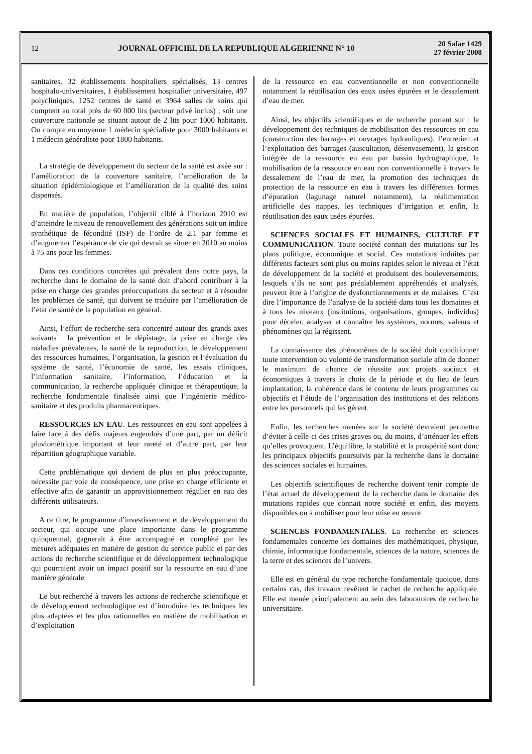12
JOURNAL OFFICIEL DE LA REPUBLIQUE ALGERIENNE N° 10
20 Safar 1429
27 février 2008
sanitaires, 32 établissements hospitaliers spécialisés, 13 centres hospitalo-universitaires, 1 établissement hospitalier universitaire, 497 polycliniques, 1252 centres de santé et 3964 salles de soins qui comptent au total près de 60 000 lits (secteur privé inclus) ; soit une couverture nationale se situant autour de 2 lits pour 1000 habitants. On compte en moyenne 1 médecin spécialiste pour 3000 habitants et 1 médecin généraliste pour 1800 habitants.
La stratégie de développement du secteur de la santé est axée sur : l’amélioration de la couverture sanitaire, l’amélioration de la situation épidémiologique et l’amélioration de la qualité des soins dispensés.
En matière de population, l’objectif ciblé à l’horizon 2010 est d’atteindre le niveau de renouvellement des générations soit un indice synthétique de fécondité (ISF) de l’ordre de 2.1 par femme et d’augmenter l’espérance de vie qui devrait se situer en 2010 au moins à 75 ans pour les femmes.
Dans ces conditions concrètes qui prévalent dans notre pays, la recherche dans le domaine de la santé doit d’abord contribuer à la prise en charge des grandes préoccupations du secteur et à résoudre les problèmes de santé, qui doivent se traduire par l’amélioration de l’état de santé de la population en général.
Ainsi, l’effort de recherche sera concentré autour des grands axes suivants : la prévention et le dépistage, la prise en charge des maladies prévalentes, la santé de la reproduction, le développement des ressources humaines, l’organisation, la gestion et l’évaluation du système de santé, l’économie de santé, les essais cliniques, l’information sanitaire, l’information, l’éducation et la communication, la recherche appliquée clinique et thérapeutique, la recherche fondamentale finalisée ainsi que l’ingénierie médico-sanitaire et des produits pharmaceutiques.
RESSOURCES EN EAU. Les ressources en eau sont appelées à faire face à des défis majeurs engendrés d’une part, par un déficit pluviométrique important et leur rareté et d’autre part, par leur répartition géographique variable.
Cette problématique qui devient de plus en plus préoccupante, nécessite par voie de conséquence, une prise en charge efficiente et effective afin de garantir un approvisionnement régulier en eau des différents utilisateurs.
A ce titre, le programme d’investissement et de développement du secteur, qui occupe une place importante dans le programme quinquennal, gagnerait à être accompagné et complété par les mesures adéquates en matière de gestion du service public et par des actions de recherche scientifique et de développement technologique qui pourraient avoir un impact positif sur la ressource en eau d’une manière générale.
Le but recherché à travers les actions de recherche scientifique et de développement technologique est d’introduire les techniques les plus adaptées et les plus rationnelles en matière de mobilisation et d’exploitation
de la ressource en eau conventionnelle et non conventionnelle notamment la réutilisation des eaux usées épurées et le dessalement d’eau de mer.
Ainsi, les objectifs scientifiques et de recherche portent sur : le développement des techniques de mobilisation des ressources en eau (construction des barrages et ouvrages hydrauliques), l’entretien et l’exploitation des barrages (auscultation, désenvasement), la gestion intégrée de la ressource en eau par bassin hydrographique, la mobilisation de la ressource en eau non conventionnelle à travers le dessalement de l’eau de mer, la promotion des techniques de protection de la ressource en eau à travers les différentes formes d’épuration (lagunage naturel notamment), la réalimentation artificielle des nappes, les techniques d’irrigation et enfin, la réutilisation des eaux usées épurées.
SCIENCES SOCIALES ET HUMAINES, CULTURE ET COMMUNICATION. Toute société connait des mutations sur les plans politique, économique et social. Ces mutations induites par différents facteurs sont plus ou moins rapides selon le niveau et l’état de développement de la société et produisent des bouleversements, lesquels s’ils ne sont pas préalablement appréhendés et analysés, peuvent être à l’origine de dysfonctionnements et de malaises. C’est dire l’importance de l’analyse de la société dans tous les domaines et à tous les niveaux (institutions, organisations, groupes, individus) pour déceler, analyser et connaître les systèmes, normes, valeurs et phénomènes qui la régissent.
La connaissance des phénomènes de la société doit conditionner toute intervention ou volonté de transformation sociale afin de donner le maximum de chance de réussite aux projets sociaux et économiques à travers le choix de la période et du lieu de leurs implantation, la cohérence dans le contenu de leurs programmes ou objectifs et l’étude de l’organisation des institutions et des relations entre les personnels qui les gèrent.
Enfin, les recherches menées sur la société devraient permettre d’éviter à celle-ci des crises graves ou, du moins, d’atténuer les effets qu’elles provoquent. L’équilibre, la stabilité et la prospérité sont donc les principaux objectifs poursuivis par la recherche dans le domaine des sciences sociales et humaines.
Les objectifs scientifiques de recherche doivent tenir compte de l’état actuel de développement de la recherche dans le domaine des mutations rapides que connait notre société et enfin, des moyens disponibles ou à mobiliser pour leur mise en œuvre.
SCIENCES FONDAMENTALES. La recherche en sciences fondamentales concerne les domaines des mathématiques, physique, chimie, informatique fondamentale, sciences de la nature, sciences de la terre et des sciences de l’univers.
Elle est en général du type recherche fondamentale quoique, dans certains cas, des travaux revêtent le cachet de recherche appliquée. Elle est menée principalement au sein des laboratoires de recherche universitaire.